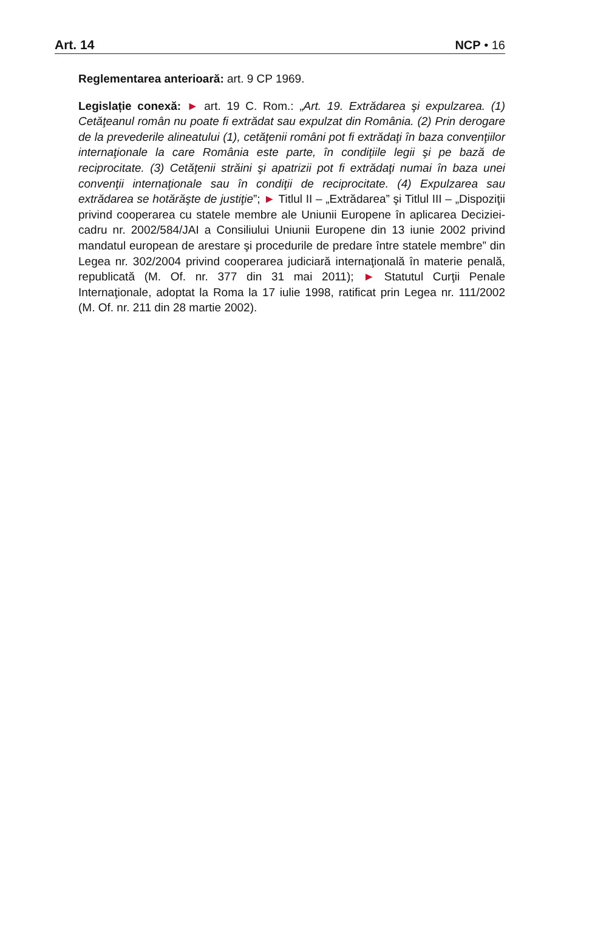Art. 14 NCP • 16
Reglementarea anterioară: art. 9 CP 1969.
Legislație conexă: ► art. 19 C. Rom.: „Art. 19. Extrădarea şi expulzarea. (1) Cetăţeanul român nu poate fi extrădat sau expulzat din România. (2) Prin derogare de la prevederile alineatului (1), cetăţenii români pot fi extrădaţi în baza convenţiilor internaţionale la care România este parte, în condiţiile legii şi pe bază de reciprocitate. (3) Cetăţenii străini şi apatrizii pot fi extrădaţi numai în baza unei convenţii internaţionale sau în condiţii de reciprocitate. (4) Expulzarea sau extrădarea se hotărăşte de justiţie”; ► Titlul II – „Extrădarea” şi Titlul III – „Dispoziţii privind cooperarea cu statele membre ale Uniunii Europene în aplicarea Deciziei-cadru nr. 2002/584/JAI a Consiliului Uniunii Europene din 13 iunie 2002 privind mandatul european de arestare şi procedurile de predare între statele membre” din Legea nr. 302/2004 privind cooperarea judiciară internaţională în materie penală, republicată (M. Of. nr. 377 din 31 mai 2011); ► Statutul Curţii Penale Internaţionale, adoptat la Roma la 17 iulie 1998, ratificat prin Legea nr. 111/2002 (M. Of. nr. 211 din 28 martie 2002).